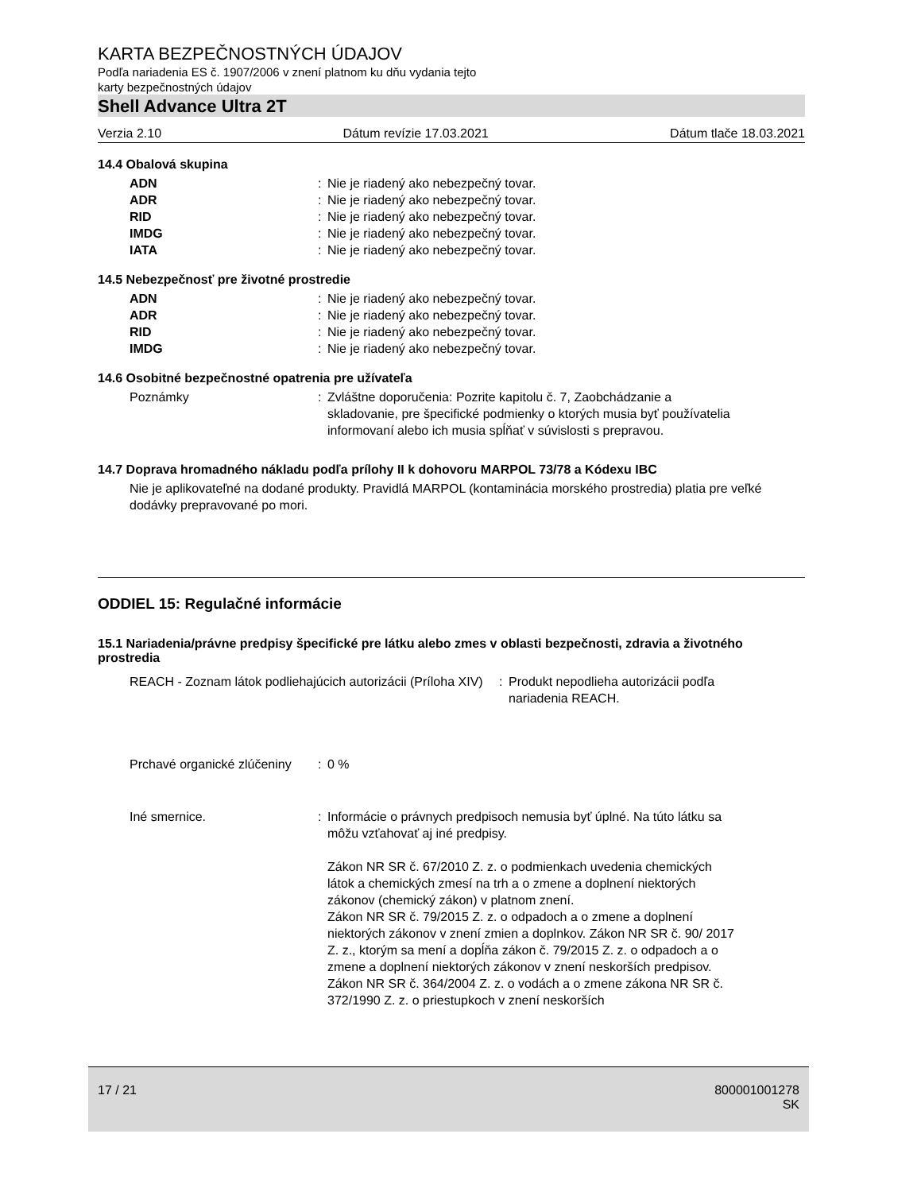KARTA BEZPEČNOSTNÝCH ÚDAJOV
Podľa nariadenia ES č. 1907/2006 v znení platnom ku dňu vydania tejto
karty bezpečnostných údajov
Shell Advance Ultra 2T
Verzia 2.10 Dátum revízie 17.03.2021 Dátum tlače 18.03.2021
14.4 Obalová skupina
ADN : Nie je riadený ako nebezpečný tovar.
ADR : Nie je riadený ako nebezpečný tovar.
RID : Nie je riadený ako nebezpečný tovar.
IMDG : Nie je riadený ako nebezpečný tovar.
IATA : Nie je riadený ako nebezpečný tovar.
14.5 Nebezpečnosť pre životné prostredie
ADN : Nie je riadený ako nebezpečný tovar.
ADR : Nie je riadený ako nebezpečný tovar.
RID : Nie je riadený ako nebezpečný tovar.
IMDG : Nie je riadený ako nebezpečný tovar.
14.6 Osobitné bezpečnostné opatrenia pre užívateľa
Poznámky : Zvláštne doporučenia: Pozrite kapitolu č. 7, Zaobchádzanie a skladovanie, pre špecifické podmienky o ktorých musia byť používatelia informovaní alebo ich musia spĺňať v súvislosti s prepravou.
14.7 Doprava hromadného nákladu podľa prílohy II k dohovoru MARPOL 73/78 a Kódexu IBC
Nie je aplikovateľné na dodané produkty. Pravidlá MARPOL (kontaminácia morského prostredia) platia pre veľké dodávky prepravované po mori.
ODDIEL 15: Regulačné informácie
15.1 Nariadenia/právne predpisy špecifické pre látku alebo zmes v oblasti bezpečnosti, zdravia a životného prostredia
REACH - Zoznam látok podliehajúcich autorizácii (Príloha XIV)
: Produkt nepodlieha autorizácii podľa nariadenia REACH.
Prchavé organické zlúčeniny : 0 %
Iné smernice. : Informácie o právnych predpisoch nemusia byť úplné. Na túto látku sa môžu vzťahovať aj iné predpisy.
Zákon NR SR č. 67/2010 Z. z. o podmienkach uvedenia chemických látok a chemických zmesí na trh a o zmene a doplnení niektorých zákonov (chemický zákon) v platnom znení.
Zákon NR SR č. 79/2015 Z. z. o odpadoch a o zmene a doplnení niektorých zákonov v znení zmien a doplnkov. Zákon NR SR č. 90/ 2017 Z. z., ktorým sa mení a dopĺňa zákon č. 79/2015 Z. z. o odpadoch a o zmene a doplnení niektorých zákonov v znení neskorších predpisov.
Zákon NR SR č. 364/2004 Z. z. o vodách a o zmene zákona NR SR č. 372/1990 Z. z. o priestupkoch v znení neskorších
17 / 21 800001001278
SK